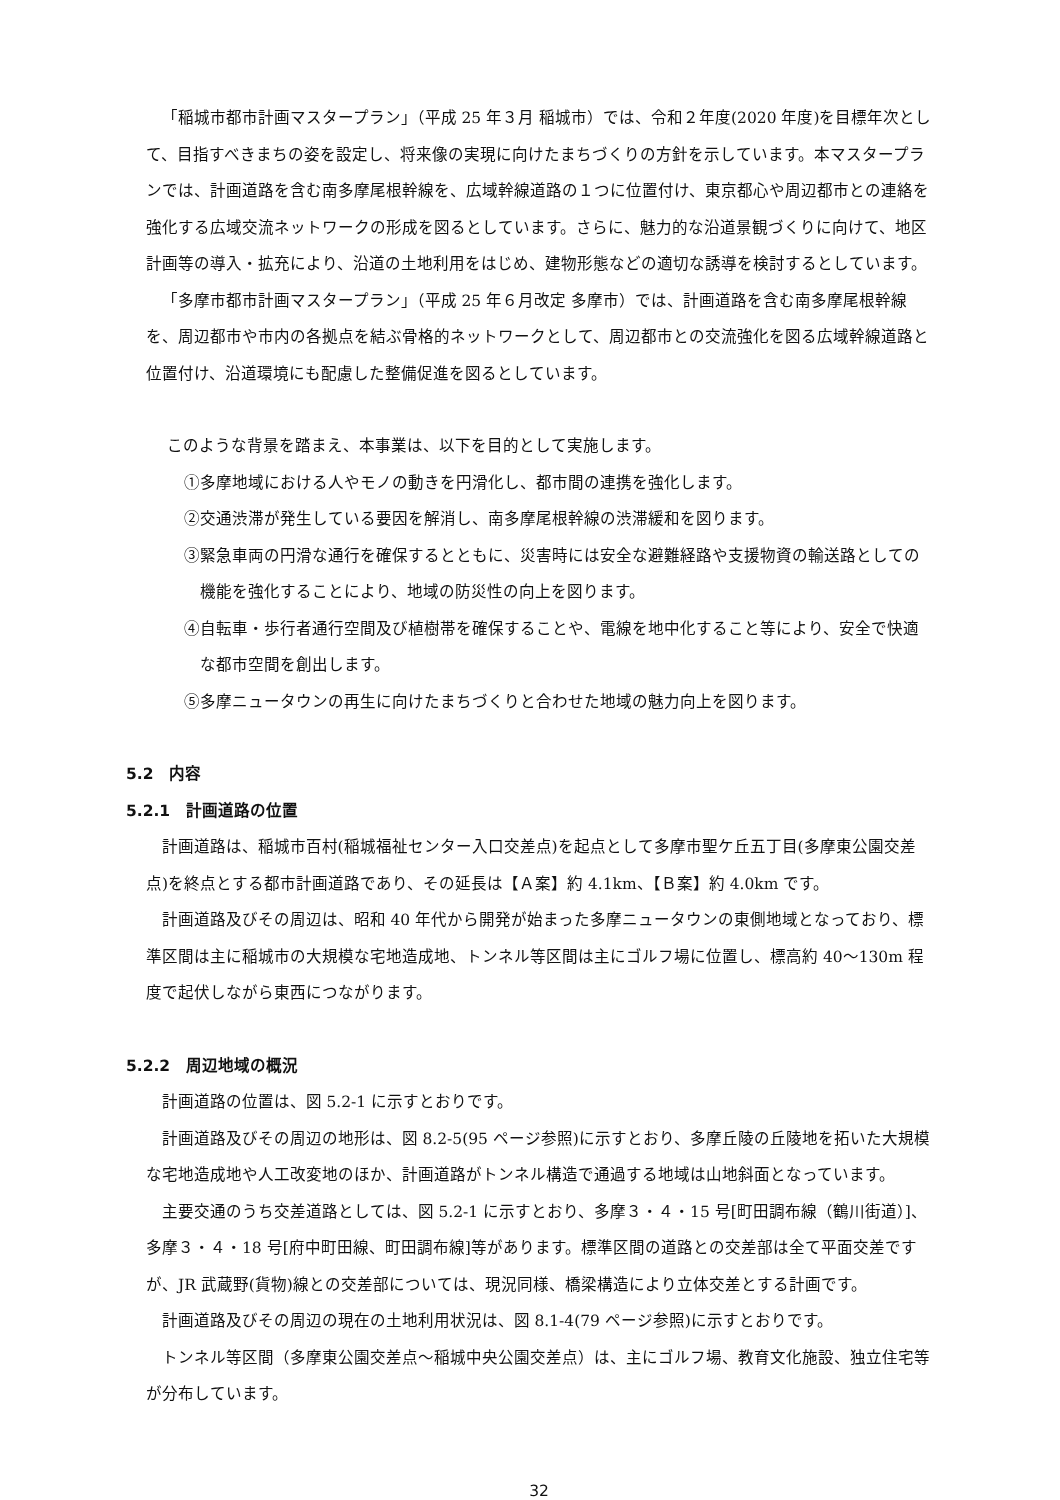「稲城市都市計画マスタープラン」（平成 25 年３月 稲城市）では、令和２年度(2020 年度)を目標年次として、目指すべきまちの姿を設定し、将来像の実現に向けたまちづくりの方針を示しています。本マスタープランでは、計画道路を含む南多摩尾根幹線を、広域幹線道路の１つに位置付け、東京都心や周辺都市との連絡を強化する広域交流ネットワークの形成を図るとしています。さらに、魅力的な沿道景観づくりに向けて、地区計画等の導入・拡充により、沿道の土地利用をはじめ、建物形態などの適切な誘導を検討するとしています。
「多摩市都市計画マスタープラン」（平成 25 年６月改定 多摩市）では、計画道路を含む南多摩尾根幹線を、周辺都市や市内の各拠点を結ぶ骨格的ネットワークとして、周辺都市との交流強化を図る広域幹線道路と位置付け、沿道環境にも配慮した整備促進を図るとしています。
このような背景を踏まえ、本事業は、以下を目的として実施します。
①多摩地域における人やモノの動きを円滑化し、都市間の連携を強化します。
②交通渋滞が発生している要因を解消し、南多摩尾根幹線の渋滞緩和を図ります。
③緊急車両の円滑な通行を確保するとともに、災害時には安全な避難経路や支援物資の輸送路としての機能を強化することにより、地域の防災性の向上を図ります。
④自転車・歩行者通行空間及び植樹帯を確保することや、電線を地中化すること等により、安全で快適な都市空間を創出します。
⑤多摩ニュータウンの再生に向けたまちづくりと合わせた地域の魅力向上を図ります。
5.2　内容
5.2.1　計画道路の位置
計画道路は、稲城市百村(稲城福祉センター入口交差点)を起点として多摩市聖ケ丘五丁目(多摩東公園交差点)を終点とする都市計画道路であり、その延長は【Ａ案】約 4.1km、【Ｂ案】約 4.0km です。
計画道路及びその周辺は、昭和 40 年代から開発が始まった多摩ニュータウンの東側地域となっており、標準区間は主に稲城市の大規模な宅地造成地、トンネル等区間は主にゴルフ場に位置し、標高約 40～130m 程度で起伏しながら東西につながります。
5.2.2　周辺地域の概況
計画道路の位置は、図 5.2-1 に示すとおりです。
計画道路及びその周辺の地形は、図 8.2-5(95 ページ参照)に示すとおり、多摩丘陵の丘陵地を拓いた大規模な宅地造成地や人工改変地のほか、計画道路がトンネル構造で通過する地域は山地斜面となっています。
主要交通のうち交差道路としては、図 5.2-1 に示すとおり、多摩３・４・15 号[町田調布線（鶴川街道）]、多摩３・４・18 号[府中町田線、町田調布線]等があります。標準区間の道路との交差部は全て平面交差ですが、JR 武蔵野(貨物)線との交差部については、現況同様、橋梁構造により立体交差とする計画です。
計画道路及びその周辺の現在の土地利用状況は、図 8.1-4(79 ページ参照)に示すとおりです。
トンネル等区間（多摩東公園交差点～稲城中央公園交差点）は、主にゴルフ場、教育文化施設、独立住宅等が分布しています。
32